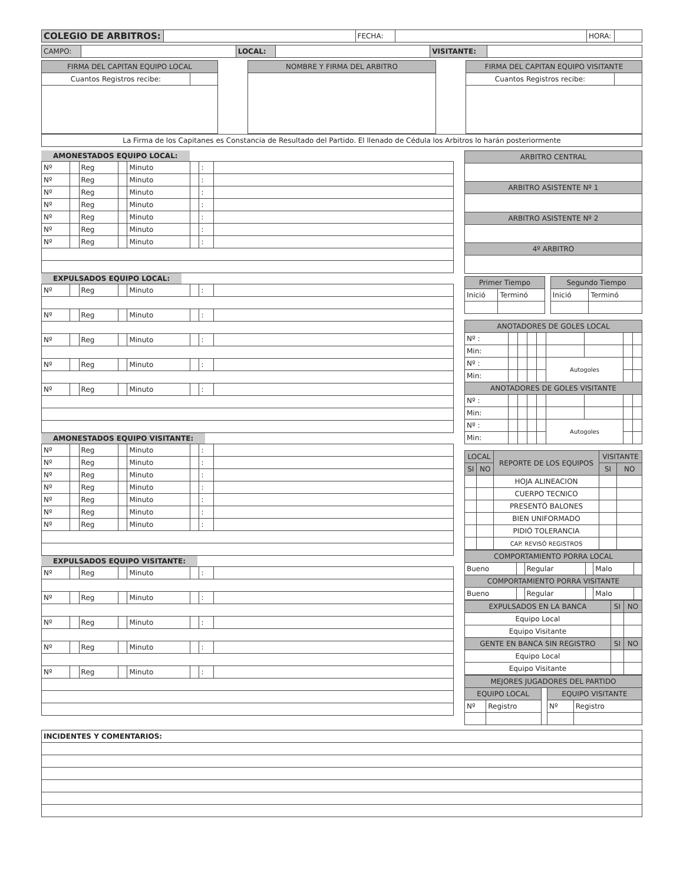| COLEGIO DE ARBITROS: | | FECHA: | | HORA: | |
| CAMPO: | | LOCAL: | | VISITANTE: | |
| FIRMA DEL CAPITAN EQUIPO LOCAL | |
| Cuantos Registros recibe: | |
| NOMBRE Y FIRMA DEL ARBITRO |
| FIRMA DEL CAPITAN EQUIPO VISITANTE | |
| Cuantos Registros recibe: | |
| La Firma de los Capitanes es Constancia de Resultado del Partido. El llenado de Cédula los Arbitros lo harán posteriormente |
AMONESTADOS EQUIPO LOCAL:
| Nº | | Reg | | Minuto | | : | |
| Nº | | Reg | | Minuto | | : | |
| Nº | | Reg | | Minuto | | : | |
| Nº | | Reg | | Minuto | | : | |
| Nº | | Reg | | Minuto | | : | |
| Nº | | Reg | | Minuto | | : | |
| Nº | | Reg | | Minuto | | : | |
EXPULSADOS EQUIPO LOCAL:
| Nº | | Reg | | Minuto | | : | |
| Nº | | Reg | | Minuto | | : | |
| Nº | | Reg | | Minuto | | : | |
| Nº | | Reg | | Minuto | | : | |
| Nº | | Reg | | Minuto | | : | |
AMONESTADOS EQUIPO VISITANTE:
| Nº | | Reg | | Minuto | | : | |
| Nº | | Reg | | Minuto | | : | |
| Nº | | Reg | | Minuto | | : | |
| Nº | | Reg | | Minuto | | : | |
| Nº | | Reg | | Minuto | | : | |
| Nº | | Reg | | Minuto | | : | |
| Nº | | Reg | | Minuto | | : | |
EXPULSADOS EQUIPO VISITANTE:
| Nº | | Reg | | Minuto | | : | |
| Nº | | Reg | | Minuto | | : | |
| Nº | | Reg | | Minuto | | : | |
| Nº | | Reg | | Minuto | | : | |
| Nº | | Reg | | Minuto | | : | |
| ARBITRO CENTRAL |
| ARBITRO ASISTENTE Nº 1 |
| ARBITRO ASISTENTE Nº 2 |
| 4º ARBITRO |
| Primer Tiempo | | | Segundo Tiempo | |
| Inició | Terminó | | Inició | Terminó |
| ANOTADORES DE GOLES LOCAL | | | | | | | | |
| Nº : | | | | | | | | |
| Min: | | | | | | | | |
| Nº : | | | | | Autogoles | | | |
| Min: | | | | | | | | |
| ANOTADORES DE GOLES VISITANTE | | | | | | | | |
| Nº : | | | | | | | | |
| Min: | | | | | | | | |
| Nº : | | | | | Autogoles | | | |
| Min: | | | | | | | | |
| LOCAL | | REPORTE DE LOS EQUIPOS | VISITANTE | |
| SI | NO | | SI | NO |
| | | HOJA ALINEACION | | |
| | | CUERPO TECNICO | | |
| | | PRESENTÓ BALONES | | |
| | | BIEN UNIFORMADO | | |
| | | PIDIÓ TOLERANCIA | | |
| | | CAP. REVISÓ REGISTROS | | |
| COMPORTAMIENTO PORRA LOCAL | | | | | |
| Bueno | | Regular | | Malo | |
| COMPORTAMIENTO PORRA VISITANTE | | | | | |
| Bueno | | Regular | | Malo | |
| EXPULSADOS EN LA BANCA | SI | NO |
| Equipo Local | | |
| Equipo Visitante | | |
| GENTE EN BANCA SIN REGISTRO | SI | NO |
| Equipo Local | | |
| Equipo Visitante | | |
| MEJORES JUGADORES DEL PARTIDO | | | | |
| EQUIPO LOCAL | | | EQUIPO VISITANTE | |
| Nº | Registro | | Nº | Registro |
| INCIDENTES Y COMENTARIOS: |